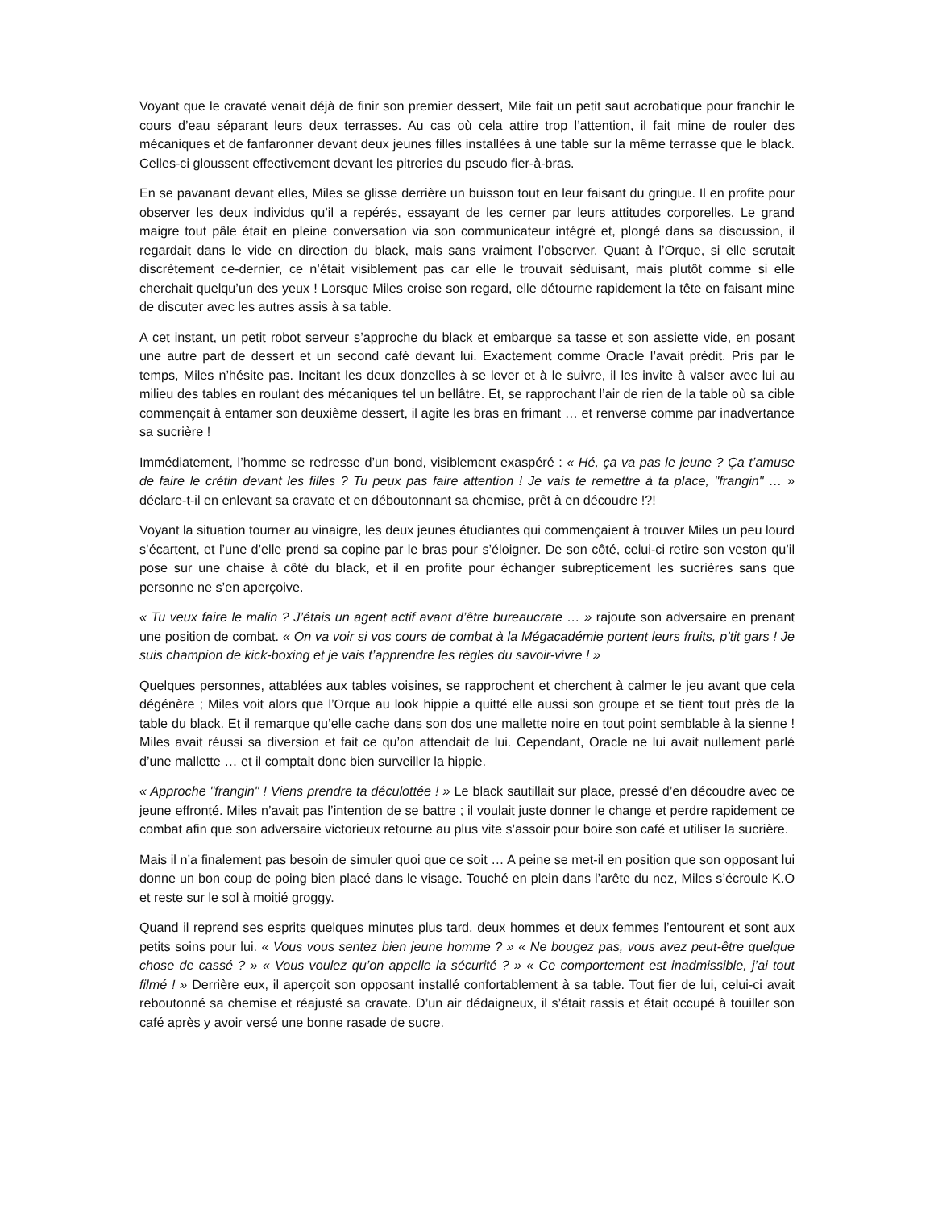Voyant que le cravaté venait déjà de finir son premier dessert, Mile fait un petit saut acrobatique pour franchir le cours d’eau séparant leurs deux terrasses. Au cas où cela attire trop l’attention, il fait mine de rouler des mécaniques et de fanfaronner devant deux jeunes filles installées à une table sur la même terrasse que le black. Celles-ci gloussent effectivement devant les pitreries du pseudo fier-à-bras.
En se pavanant devant elles, Miles se glisse derrière un buisson tout en leur faisant du gringue. Il en profite pour observer les deux individus qu’il a repérés, essayant de les cerner par leurs attitudes corporelles. Le grand maigre tout pâle était en pleine conversation via son communicateur intégré et, plongé dans sa discussion, il regardait dans le vide en direction du black, mais sans vraiment l’observer. Quant à l’Orque, si elle scrutait discrètement ce-dernier, ce n’était visiblement pas car elle le trouvait séduisant, mais plutôt comme si elle cherchait quelqu’un des yeux ! Lorsque Miles croise son regard, elle détourne rapidement la tête en faisant mine de discuter avec les autres assis à sa table.
A cet instant, un petit robot serveur s’approche du black et embarque sa tasse et son assiette vide, en posant une autre part de dessert et un second café devant lui. Exactement comme Oracle l’avait prédit. Pris par le temps, Miles n’hésite pas. Incitant les deux donzelles à se lever et à le suivre, il les invite à valser avec lui au milieu des tables en roulant des mécaniques tel un bellâtre. Et, se rapprochant l’air de rien de la table où sa cible commençait à entamer son deuxième dessert, il agite les bras en frimant … et renverse comme par inadvertance sa sucrière !
Immédiatement, l’homme se redresse d’un bond, visiblement exaspéré : « Hé, ça va pas le jeune ? Ça t’amuse de faire le crétin devant les filles ? Tu peux pas faire attention ! Je vais te remettre à ta place, "frangin" … » déclare-t-il en enlevant sa cravate et en déboutonnant sa chemise, prêt à en découdre !?!
Voyant la situation tourner au vinaigre, les deux jeunes étudiantes qui commençaient à trouver Miles un peu lourd s’écartent, et l’une d’elle prend sa copine par le bras pour s’éloigner. De son côté, celui-ci retire son veston qu’il pose sur une chaise à côté du black, et il en profite pour échanger subrepticement les sucrières sans que personne ne s’en aperçoive.
« Tu veux faire le malin ? J’étais un agent actif avant d’être bureaucrate … » rajoute son adversaire en prenant une position de combat. « On va voir si vos cours de combat à la Mégacadémie portent leurs fruits, p’tit gars ! Je suis champion de kick-boxing et je vais t’apprendre les règles du savoir-vivre ! »
Quelques personnes, attablées aux tables voisines, se rapprochent et cherchent à calmer le jeu avant que cela dégénère ; Miles voit alors que l’Orque au look hippie a quitté elle aussi son groupe et se tient tout près de la table du black. Et il remarque qu’elle cache dans son dos une mallette noire en tout point semblable à la sienne ! Miles avait réussi sa diversion et fait ce qu’on attendait de lui. Cependant, Oracle ne lui avait nullement parlé d’une mallette … et il comptait donc bien surveiller la hippie.
« Approche "frangin" ! Viens prendre ta déculottée ! » Le black sautillait sur place, pressé d’en découdre avec ce jeune effronté. Miles n’avait pas l’intention de se battre ; il voulait juste donner le change et perdre rapidement ce combat afin que son adversaire victorieux retourne au plus vite s’assoir pour boire son café et utiliser la sucrière.
Mais il n’a finalement pas besoin de simuler quoi que ce soit … A peine se met-il en position que son opposant lui donne un bon coup de poing bien placé dans le visage. Touché en plein dans l’arête du nez, Miles s’écroule K.O et reste sur le sol à moitié groggy.
Quand il reprend ses esprits quelques minutes plus tard, deux hommes et deux femmes l’entourent et sont aux petits soins pour lui. « Vous vous sentez bien jeune homme ? » « Ne bougez pas, vous avez peut-être quelque chose de cassé ? » « Vous voulez qu’on appelle la sécurité ? » « Ce comportement est inadmissible, j’ai tout filmé ! » Derrière eux, il aperçoit son opposant installé confortablement à sa table. Tout fier de lui, celui-ci avait reboutonné sa chemise et réajusté sa cravate. D’un air dédaigneux, il s’était rassis et était occupé à touiller son café après y avoir versé une bonne rasade de sucre.